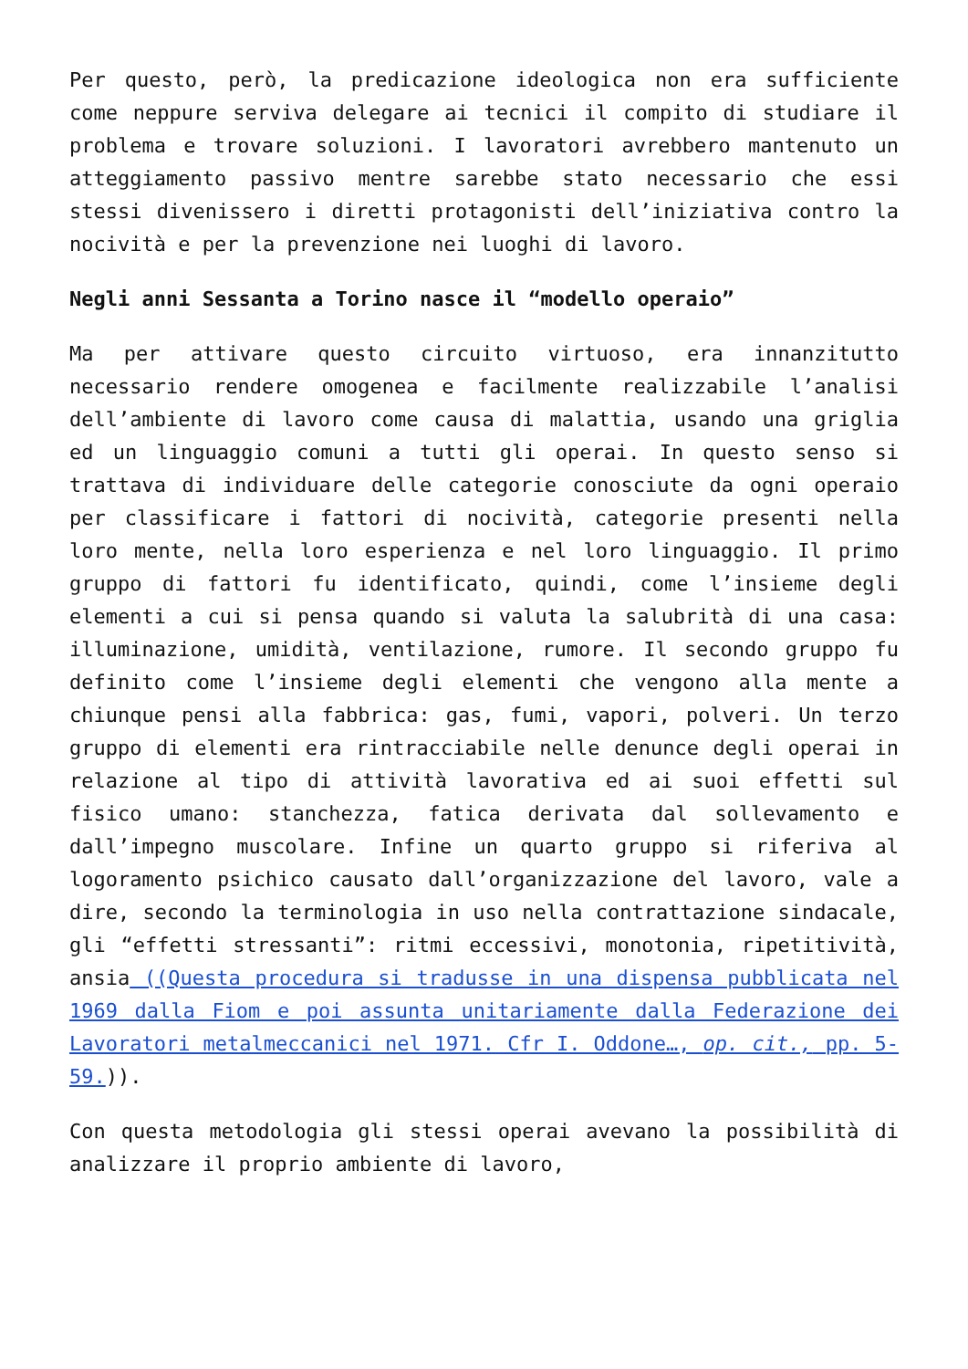Per questo, però, la predicazione ideologica non era sufficiente come neppure serviva delegare ai tecnici il compito di studiare il problema e trovare soluzioni. I lavoratori avrebbero mantenuto un atteggiamento passivo mentre sarebbe stato necessario che essi stessi divenissero i diretti protagonisti dell’iniziativa contro la nocività e per la prevenzione nei luoghi di lavoro.
Negli anni Sessanta a Torino nasce il “modello operaio”
Ma per attivare questo circuito virtuoso, era innanzitutto necessario rendere omogenea e facilmente realizzabile l’analisi dell’ambiente di lavoro come causa di malattia, usando una griglia ed un linguaggio comuni a tutti gli operai. In questo senso si trattava di individuare delle categorie conosciute da ogni operaio per classificare i fattori di nocività, categorie presenti nella loro mente, nella loro esperienza e nel loro linguaggio. Il primo gruppo di fattori fu identificato, quindi, come l’insieme degli elementi a cui si pensa quando si valuta la salubrità di una casa: illuminazione, umidità, ventilazione, rumore. Il secondo gruppo fu definito come l’insieme degli elementi che vengono alla mente a chiunque pensi alla fabbrica: gas, fumi, vapori, polveri. Un terzo gruppo di elementi era rintracciabile nelle denunce degli operai in relazione al tipo di attività lavorativa ed ai suoi effetti sul fisico umano: stanchezza, fatica derivata dal sollevamento e dall’impegno muscolare. Infine un quarto gruppo si riferiva al logoramento psichico causato dall’organizzazione del lavoro, vale a dire, secondo la terminologia in uso nella contrattazione sindacale, gli “effetti stressanti”: ritmi eccessivi, monotonia, ripetitività, ansia ((Questa procedura si tradusse in una dispensa pubblicata nel 1969 dalla Fiom e poi assunta unitariamente dalla Federazione dei Lavoratori metalmeccanici nel 1971. Cfr I. Oddone…, op. cit., pp. 5-59.)).
Con questa metodologia gli stessi operai avevano la possibilità di analizzare il proprio ambiente di lavoro,